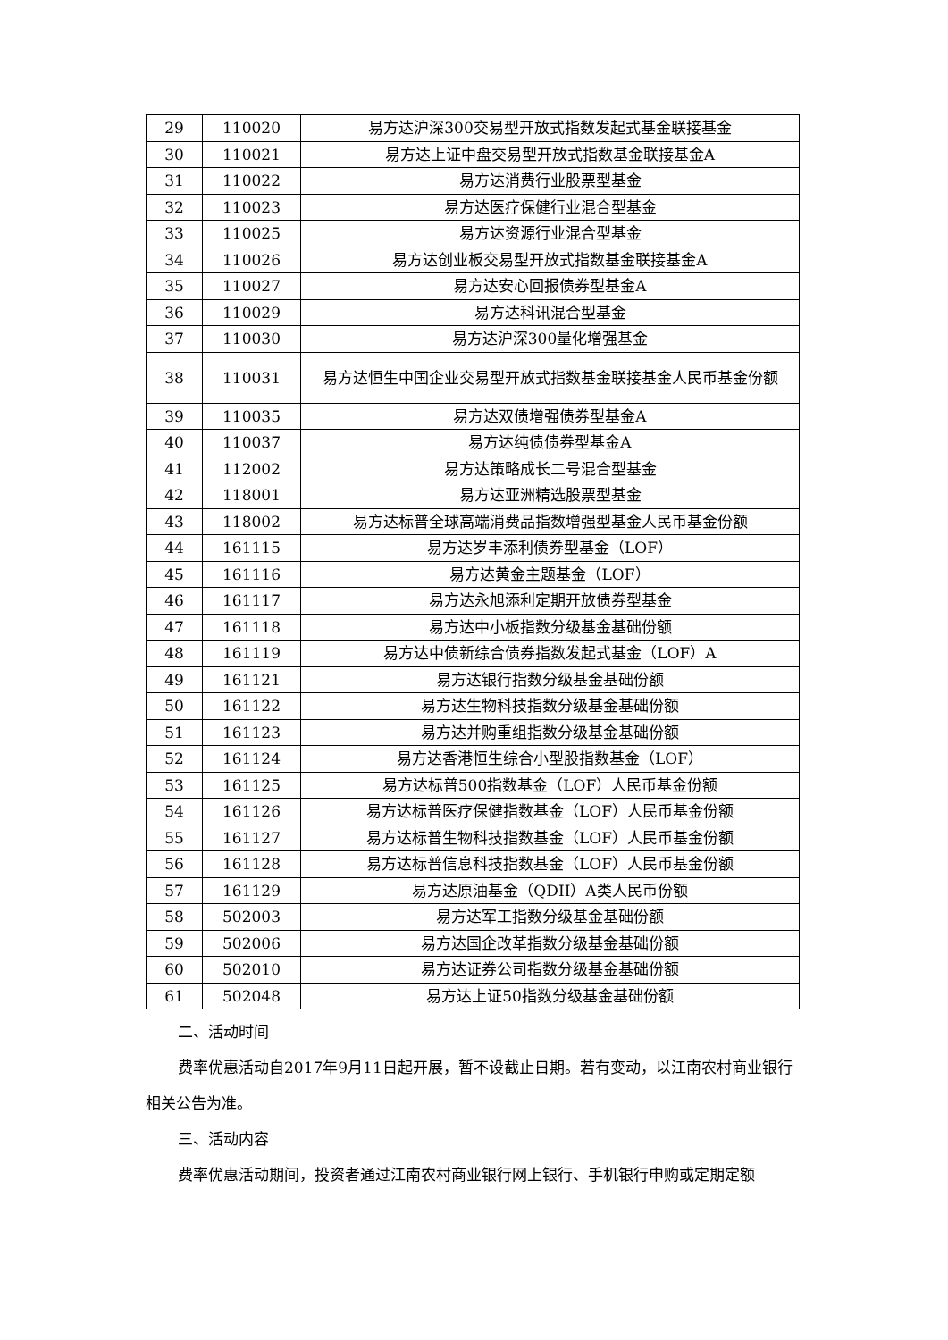| 29 | 110020 | 易方达沪深300交易型开放式指数发起式基金联接基金 |
| 30 | 110021 | 易方达上证中盘交易型开放式指数基金联接基金A |
| 31 | 110022 | 易方达消费行业股票型基金 |
| 32 | 110023 | 易方达医疗保健行业混合型基金 |
| 33 | 110025 | 易方达资源行业混合型基金 |
| 34 | 110026 | 易方达创业板交易型开放式指数基金联接基金A |
| 35 | 110027 | 易方达安心回报债券型基金A |
| 36 | 110029 | 易方达科讯混合型基金 |
| 37 | 110030 | 易方达沪深300量化增强基金 |
| 38 | 110031 | 易方达恒生中国企业交易型开放式指数基金联接基金人民币基金份额 |
| 39 | 110035 | 易方达双债增强债券型基金A |
| 40 | 110037 | 易方达纯债债券型基金A |
| 41 | 112002 | 易方达策略成长二号混合型基金 |
| 42 | 118001 | 易方达亚洲精选股票型基金 |
| 43 | 118002 | 易方达标普全球高端消费品指数增强型基金人民币基金份额 |
| 44 | 161115 | 易方达岁丰添利债券型基金（LOF） |
| 45 | 161116 | 易方达黄金主题基金（LOF） |
| 46 | 161117 | 易方达永旭添利定期开放债券型基金 |
| 47 | 161118 | 易方达中小板指数分级基金基础份额 |
| 48 | 161119 | 易方达中债新综合债券指数发起式基金（LOF）A |
| 49 | 161121 | 易方达银行指数分级基金基础份额 |
| 50 | 161122 | 易方达生物科技指数分级基金基础份额 |
| 51 | 161123 | 易方达并购重组指数分级基金基础份额 |
| 52 | 161124 | 易方达香港恒生综合小型股指数基金（LOF） |
| 53 | 161125 | 易方达标普500指数基金（LOF）人民币基金份额 |
| 54 | 161126 | 易方达标普医疗保健指数基金（LOF）人民币基金份额 |
| 55 | 161127 | 易方达标普生物科技指数基金（LOF）人民币基金份额 |
| 56 | 161128 | 易方达标普信息科技指数基金（LOF）人民币基金份额 |
| 57 | 161129 | 易方达原油基金（QDII）A类人民币份额 |
| 58 | 502003 | 易方达军工指数分级基金基础份额 |
| 59 | 502006 | 易方达国企改革指数分级基金基础份额 |
| 60 | 502010 | 易方达证券公司指数分级基金基础份额 |
| 61 | 502048 | 易方达上证50指数分级基金基础份额 |
二、活动时间
费率优惠活动自2017年9月11日起开展，暂不设截止日期。若有变动，以江南农村商业银行相关公告为准。
三、活动内容
费率优惠活动期间，投资者通过江南农村商业银行网上银行、手机银行申购或定期定额